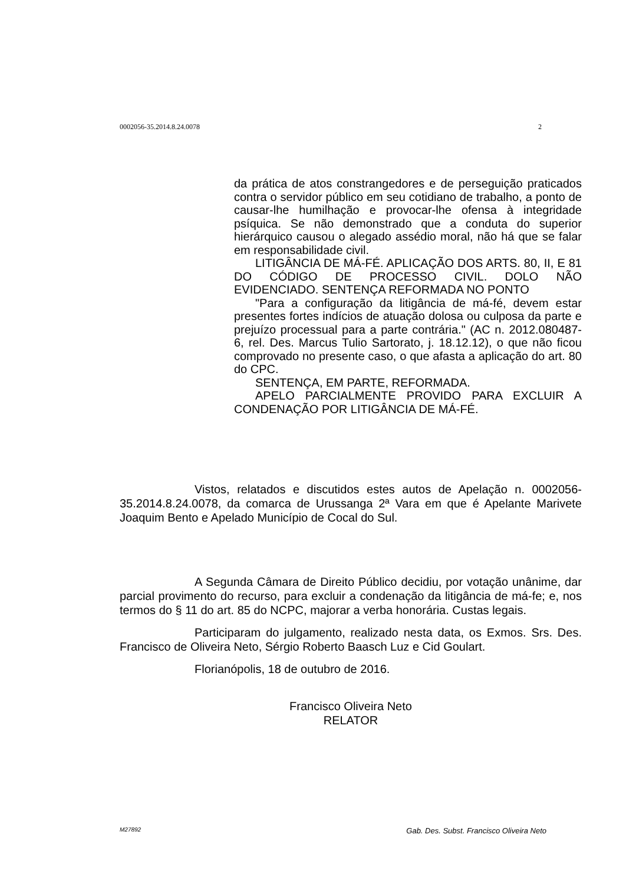0002056-35.2014.8.24.0078 2
da prática de atos constrangedores e de perseguição praticados contra o servidor público em seu cotidiano de trabalho, a ponto de causar-lhe humilhação e provocar-lhe ofensa à integridade psíquica. Se não demonstrado que a conduta do superior hierárquico causou o alegado assédio moral, não há que se falar em responsabilidade civil.
LITIGÂNCIA DE MÁ-FÉ. APLICAÇÃO DOS ARTS. 80, II, E 81 DO CÓDIGO DE PROCESSO CIVIL. DOLO NÃO EVIDENCIADO. SENTENÇA REFORMADA NO PONTO
"Para a configuração da litigância de má-fé, devem estar presentes fortes indícios de atuação dolosa ou culposa da parte e prejuízo processual para a parte contrária." (AC n. 2012.080487-6, rel. Des. Marcus Tulio Sartorato, j. 18.12.12), o que não ficou comprovado no presente caso, o que afasta a aplicação do art. 80 do CPC.
SENTENÇA, EM PARTE, REFORMADA.
APELO PARCIALMENTE PROVIDO PARA EXCLUIR A CONDENAÇÃO POR LITIGÂNCIA DE MÁ-FÉ.
Vistos, relatados e discutidos estes autos de Apelação n. 0002056-35.2014.8.24.0078, da comarca de Urussanga 2ª Vara em que é Apelante Marivete Joaquim Bento e Apelado Município de Cocal do Sul.
A Segunda Câmara de Direito Público decidiu, por votação unânime, dar parcial provimento do recurso, para excluir a condenação da litigância de má-fe; e, nos termos do § 11 do art. 85 do NCPC, majorar a verba honorária. Custas legais.
Participaram do julgamento, realizado nesta data, os Exmos. Srs. Des. Francisco de Oliveira Neto, Sérgio Roberto Baasch Luz e Cid Goulart.
Florianópolis, 18 de outubro de 2016.
Francisco Oliveira Neto
RELATOR
M27892 Gab. Des. Subst. Francisco Oliveira Neto